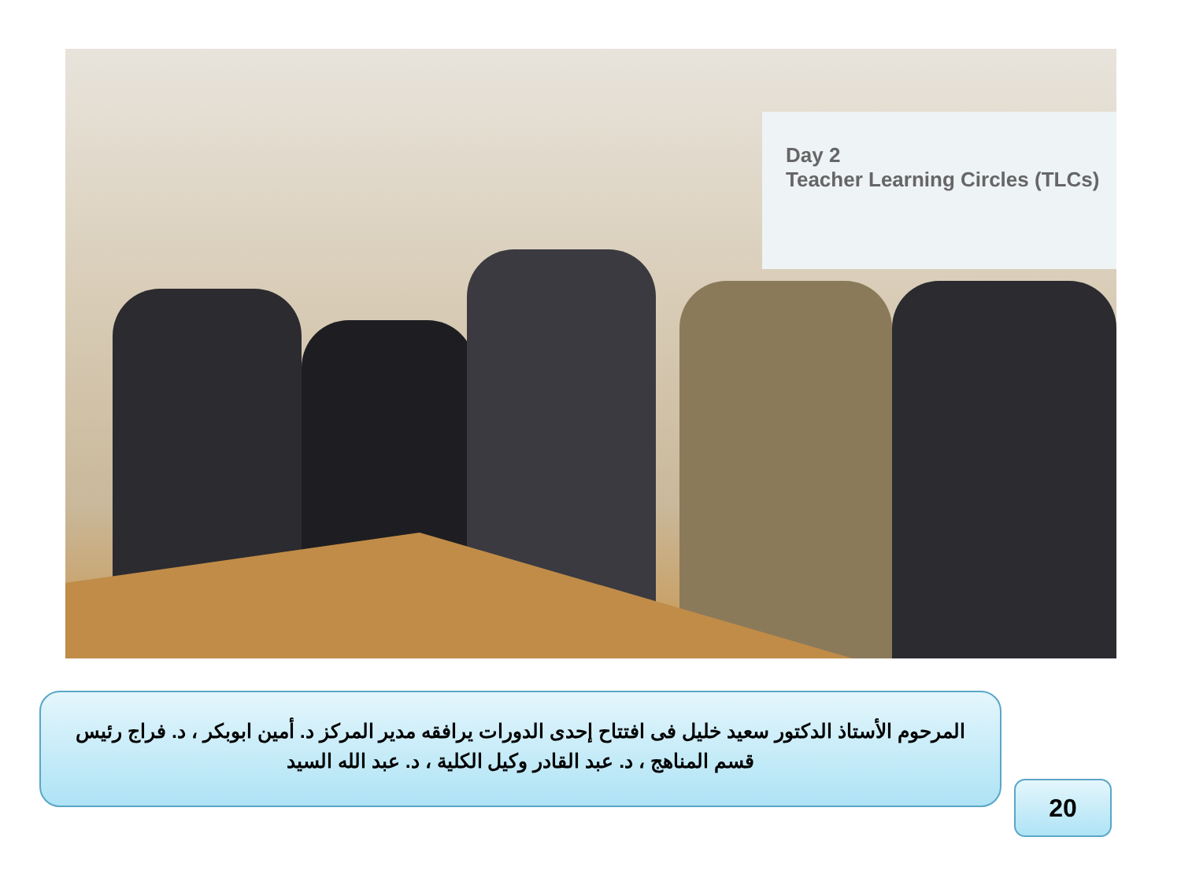Day 2
Teacher Learning Circles (TLCs)
المرحوم الأستاذ الدكتور سعيد خليل فى افتتاح إحدى الدورات يرافقه مدير المركز د. أمين ابوبكر ، د. فراج رئيس قسم المناهج ، د. عبد القادر وكيل الكلية ، د. عبد الله السيد
20